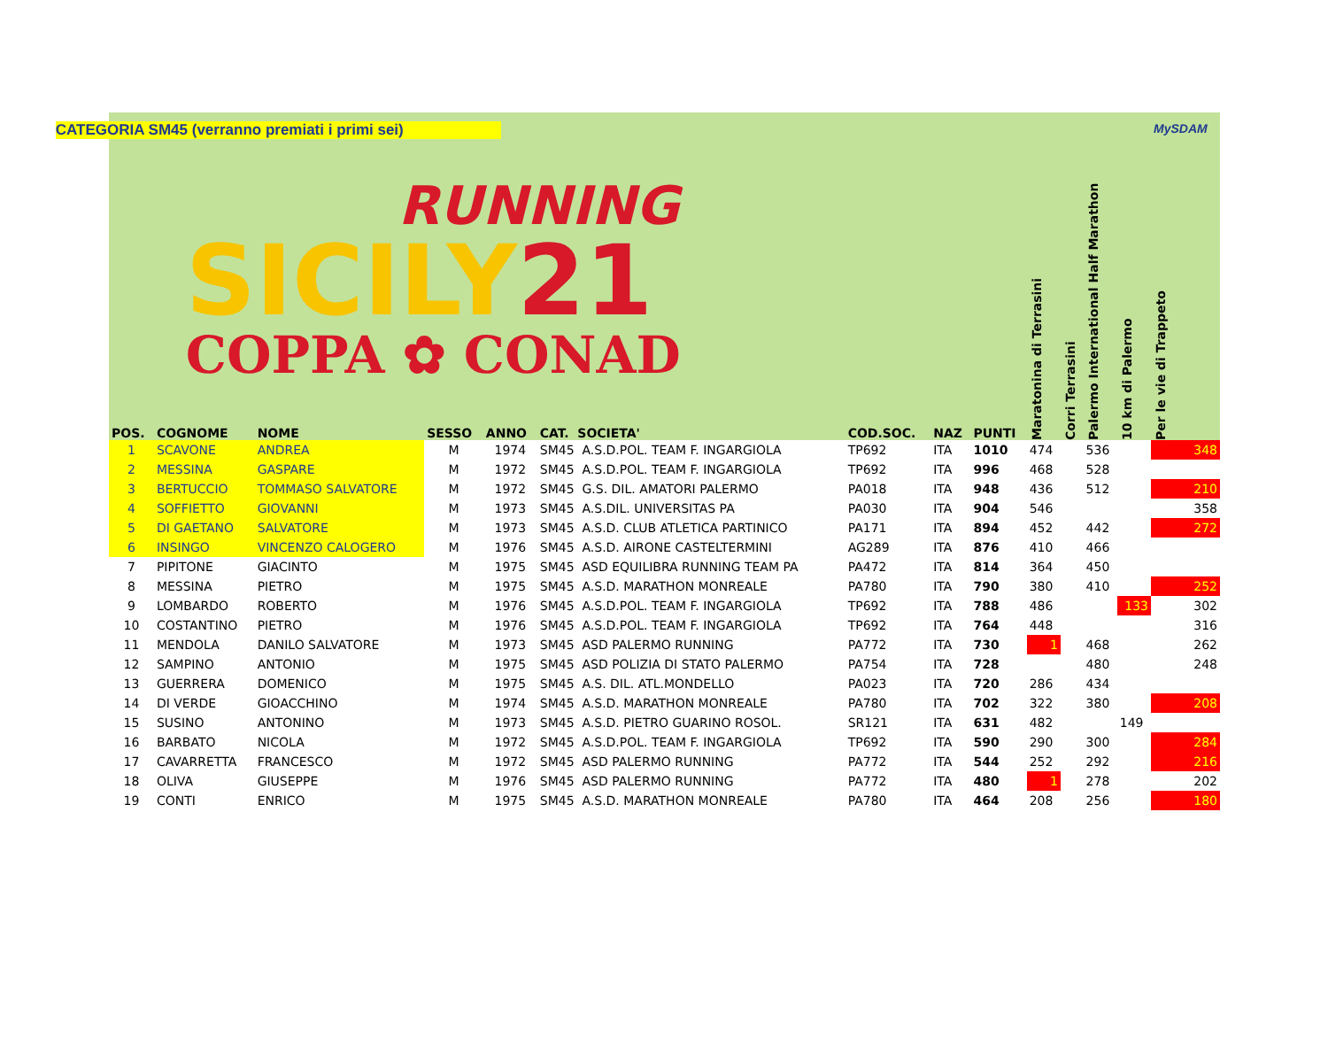| POS. | COGNOME | NOME | SESSO | ANNO | CAT. SOCIETA' CATEGORIA SM45 (verranno premiati i primi sei) RUNNING SICILY 21 COPPA ✿ CONAD | COD.SOC. | NAZ | PUNTI | Maratonina di Terrasini | Corri Terrasini | Palermo International Half Marathon | 10 km di Palermo | Per le vie di Trappeto MySDAM |
| --- | --- | --- | --- | --- | --- | --- | --- | --- | --- | --- | --- | --- | --- |
| 1 | SCAVONE | ANDREA | M | 1974 | SM45 A.S.D.POL. TEAM F. INGARGIOLA | TP692 | ITA | 1010 | 474 | | 536 | | 348 |
| 2 | MESSINA | GASPARE | M | 1972 | SM45 A.S.D.POL. TEAM F. INGARGIOLA | TP692 | ITA | 996 | 468 | | 528 | | |
| 3 | BERTUCCIO | TOMMASO SALVATORE | M | 1972 | SM45 G.S. DIL. AMATORI PALERMO | PA018 | ITA | 948 | 436 | | 512 | | 210 |
| 4 | SOFFIETTO | GIOVANNI | M | 1973 | SM45 A.S.DIL. UNIVERSITAS PA | PA030 | ITA | 904 | 546 | | | | 358 |
| 5 | DI GAETANO | SALVATORE | M | 1973 | SM45 A.S.D. CLUB ATLETICA PARTINICO | PA171 | ITA | 894 | 452 | | 442 | | 272 |
| 6 | INSINGO | VINCENZO CALOGERO | M | 1976 | SM45 A.S.D. AIRONE CASTELTERMINI | AG289 | ITA | 876 | 410 | | 466 | | |
| 7 | PIPITONE | GIACINTO | M | 1975 | SM45 ASD EQUILIBRA RUNNING TEAM PA | PA472 | ITA | 814 | 364 | | 450 | | |
| 8 | MESSINA | PIETRO | M | 1975 | SM45 A.S.D. MARATHON MONREALE | PA780 | ITA | 790 | 380 | | 410 | | 252 |
| 9 | LOMBARDO | ROBERTO | M | 1976 | SM45 A.S.D.POL. TEAM F. INGARGIOLA | TP692 | ITA | 788 | 486 | | | 133 | 302 |
| 10 | COSTANTINO | PIETRO | M | 1976 | SM45 A.S.D.POL. TEAM F. INGARGIOLA | TP692 | ITA | 764 | 448 | | | | 316 |
| 11 | MENDOLA | DANILO SALVATORE | M | 1973 | SM45 ASD PALERMO RUNNING | PA772 | ITA | 730 | 1 | | 468 | | 262 |
| 12 | SAMPINO | ANTONIO | M | 1975 | SM45 ASD POLIZIA DI STATO PALERMO | PA754 | ITA | 728 | | | 480 | | 248 |
| 13 | GUERRERA | DOMENICO | M | 1975 | SM45 A.S. DIL. ATL.MONDELLO | PA023 | ITA | 720 | 286 | | 434 | | |
| 14 | DI VERDE | GIOACCHINO | M | 1974 | SM45 A.S.D. MARATHON MONREALE | PA780 | ITA | 702 | 322 | | 380 | | 208 |
| 15 | SUSINO | ANTONINO | M | 1973 | SM45 A.S.D. PIETRO GUARINO ROSOL. | SR121 | ITA | 631 | 482 | | | 149 | |
| 16 | BARBATO | NICOLA | M | 1972 | SM45 A.S.D.POL. TEAM F. INGARGIOLA | TP692 | ITA | 590 | 290 | | 300 | | 284 |
| 17 | CAVARRETTA | FRANCESCO | M | 1972 | SM45 ASD PALERMO RUNNING | PA772 | ITA | 544 | 252 | | 292 | | 216 |
| 18 | OLIVA | GIUSEPPE | M | 1976 | SM45 ASD PALERMO RUNNING | PA772 | ITA | 480 | 1 | | 278 | | 202 |
| 19 | CONTI | ENRICO | M | 1975 | SM45 A.S.D. MARATHON MONREALE | PA780 | ITA | 464 | 208 | | 256 | | 180 |